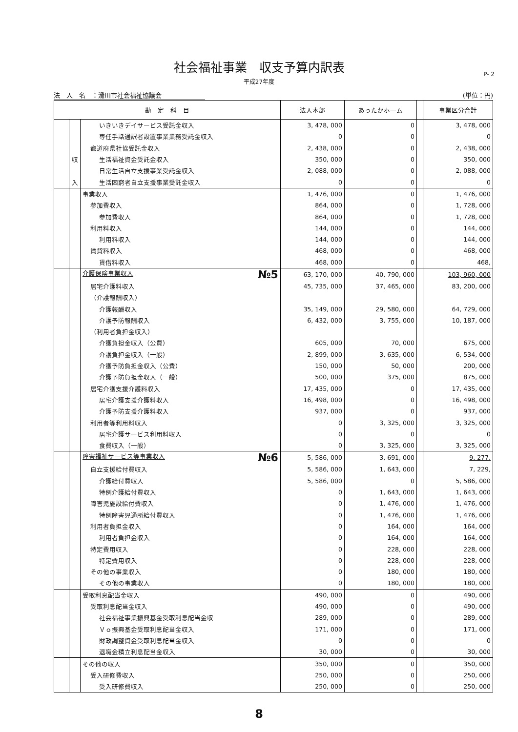社会福祉事業　収支予算内訳表
平成27年度
P- 2
法　人　名　：滑川市社会福祉協議会 (単位：円)
| 勘 定 科 目 | | | 法人本部 | あったかホーム | | 事業区分合計 |
| --- | --- | --- | --- | --- | --- | --- |
| | | いきいきデイサービス受託金収入 | 3, 478, 000 | 0 | | 3, 478, 000 |
| | | 専任手話通訳者設置事業業務受託金収入 | 0 | 0 | | 0 |
| | | 都道府県社協受託金収入 | 2, 438, 000 | 0 | | 2, 438, 000 |
| | 収 | 生活福祉資金受託金収入 | 350, 000 | 0 | | 350, 000 |
| | | 日常生活自立支援事業受託金収入 | 2, 088, 000 | 0 | | 2, 088, 000 |
| | 入 | 生活困窮者自立支援事業受託金収入 | 0 | 0 | | 0 |
| | | 事業収入 | 1, 476, 000 | 0 | | 1, 476, 000 |
| | | 参加費収入 | 864, 000 | 0 | | 1, 728, 000 |
| | | 参加費収入 | 864, 000 | 0 | | 1, 728, 000 |
| | | 利用料収入 | 144, 000 | 0 | | 144, 000 |
| | | 利用料収入 | 144, 000 | 0 | | 144, 000 |
| | | 賃貸料収入 | 468, 000 | 0 | | 468, 000 |
| | | 賃借料収入 | 468, 000 | 0 | | 468, |
| | | 介護保険事業収入 №5 | 63, 170, 000 | 40, 790, 000 | | 103, 960, 000 |
| | | 居宅介護料収入 | 45, 735, 000 | 37, 465, 000 | | 83, 200, 000 |
| | | （介護報酬収入） | | | | |
| | | 介護報酬収入 | 35, 149, 000 | 29, 580, 000 | | 64, 729, 000 |
| | | 介護予防報酬収入 | 6, 432, 000 | 3, 755, 000 | | 10, 187, 000 |
| | | （利用者負担金収入） | | | | |
| | | 介護負担金収入（公費） | 605, 000 | 70, 000 | | 675, 000 |
| | | 介護負担金収入（一般） | 2, 899, 000 | 3, 635, 000 | | 6, 534, 000 |
| | | 介護予防負担金収入（公費） | 150, 000 | 50, 000 | | 200, 000 |
| | | 介護予防負担金収入（一般） | 500, 000 | 375, 000 | | 875, 000 |
| | | 居宅介護支援介護料収入 | 17, 435, 000 | 0 | | 17, 435, 000 |
| | | 居宅介護支援介護料収入 | 16, 498, 000 | 0 | | 16, 498, 000 |
| | | 介護予防支援介護料収入 | 937, 000 | 0 | | 937, 000 |
| | | 利用者等利用料収入 | 0 | 3, 325, 000 | | 3, 325, 000 |
| | | 居宅介護サービス利用料収入 | 0 | 0 | | 0 |
| | | 食費収入（一般） | 0 | 3, 325, 000 | | 3, 325, 000 |
| | | 障害福祉サービス等事業収入 №6 | 5, 586, 000 | 3, 691, 000 | | 9, 277, |
| | | 自立支援給付費収入 | 5, 586, 000 | 1, 643, 000 | | 7, 229, |
| | | 介護給付費収入 | 5, 586, 000 | 0 | | 5, 586, 000 |
| | | 特例介護給付費収入 | 0 | 1, 643, 000 | | 1, 643, 000 |
| | | 障害児施設給付費収入 | 0 | 1, 476, 000 | | 1, 476, 000 |
| | | 特例障害児通所給付費収入 | 0 | 1, 476, 000 | | 1, 476, 000 |
| | | 利用者負担金収入 | 0 | 164, 000 | | 164, 000 |
| | | 利用者負担金収入 | 0 | 164, 000 | | 164, 000 |
| | | 特定費用収入 | 0 | 228, 000 | | 228, 000 |
| | | 特定費用収入 | 0 | 228, 000 | | 228, 000 |
| | | その他の事業収入 | 0 | 180, 000 | | 180, 000 |
| | | その他の事業収入 | 0 | 180, 000 | | 180, 000 |
| | | 受取利息配当金収入 | 490, 000 | 0 | | 490, 000 |
| | | 受取利息配当金収入 | 490, 000 | 0 | | 490, 000 |
| | | 社会福祉事業振興基金受取利息配当金収 | 289, 000 | 0 | | 289, 000 |
| | | Ｖｏ振興基金受取利息配当金収入 | 171, 000 | 0 | | 171, 000 |
| | | 財政調整資金受取利息配当金収入 | 0 | 0 | | 0 |
| | | 退職金積立利息配当金収入 | 30, 000 | 0 | | 30, 000 |
| | | その他の収入 | 350, 000 | 0 | | 350, 000 |
| | | 受入研修費収入 | 250, 000 | 0 | | 250, 000 |
| | | 受入研修費収入 | 250, 000 | 0 | | 250, 000 |
8